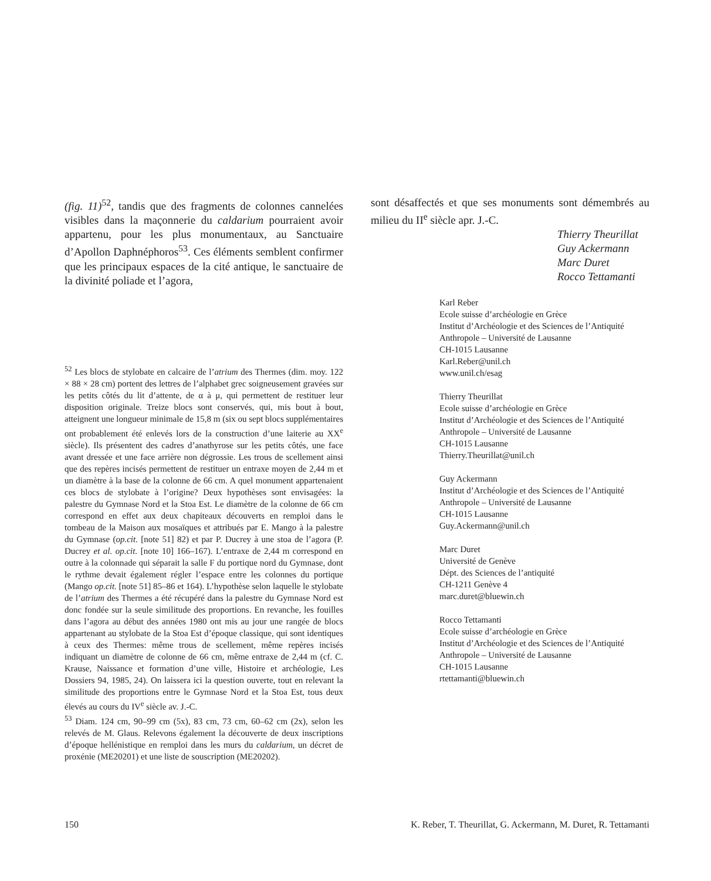(fig. 11)<sup>52</sup>, tandis que des fragments de colonnes cannelées visibles dans la maçonnerie du caldarium pourraient avoir appartenu, pour les plus monumentaux, au Sanctuaire d’Apollon Daphnéphoros<sup>53</sup>. Ces éléments semblent confirmer que les principaux espaces de la cité antique, le sanctuaire de la divinité poliade et l’agora,
sont désaffectés et que ses monuments sont démembrés au milieu du II<sup>e</sup> siècle apr. J.-C.
Thierry Theurillat
Guy Ackermann
Marc Duret
Rocco Tettamanti
Karl Reber
Ecole suisse d’archéologie en Grèce
Institut d’Archéologie et des Sciences de l’Antiquité
Anthropole – Université de Lausanne
CH-1015 Lausanne
Karl.Reber@unil.ch
www.unil.ch/esag
Thierry Theurillat
Ecole suisse d’archéologie en Grèce
Institut d’Archéologie et des Sciences de l’Antiquité
Anthropole – Université de Lausanne
CH-1015 Lausanne
Thierry.Theurillat@unil.ch
Guy Ackermann
Institut d’Archéologie et des Sciences de l’Antiquité
Anthropole – Université de Lausanne
CH-1015 Lausanne
Guy.Ackermann@unil.ch
Marc Duret
Université de Genève
Dépt. des Sciences de l’antiquité
CH-1211 Genève 4
marc.duret@bluewin.ch
Rocco Tettamanti
Ecole suisse d’archéologie en Grèce
Institut d’Archéologie et des Sciences de l’Antiquité
Anthropole – Université de Lausanne
CH-1015 Lausanne
rtettamanti@bluewin.ch
<sup>52</sup> Les blocs de stylobate en calcaire de l’atrium des Thermes (dim. moy. 122 × 88 × 28 cm) portent des lettres de l’alphabet grec soigneusement gravées sur les petits côtés du lit d’attente, de α à μ, qui permettent de restituer leur disposition originale. Treize blocs sont conservés, qui, mis bout à bout, atteignent une longueur minimale de 15,8 m (six ou sept blocs supplémentaires ont probablement été enlevés lors de la construction d’une laiterie au XX<sup>e</sup> siècle). Ils présentent des cadres d’anathyrose sur les petits côtés, une face avant dressée et une face arrière non dégrossie. Les trous de scellement ainsi que des repères incisés permettent de restituer un entraxe moyen de 2,44 m et un diamètre à la base de la colonne de 66 cm. A quel monument appartenaient ces blocs de stylobate à l’origine? Deux hypothèses sont envisagées: la palestre du Gymnase Nord et la Stoa Est. Le diamètre de la colonne de 66 cm correspond en effet aux deux chapiteaux découverts en remploi dans le tombeau de la Maison aux mosaïques et attribués par E. Mango à la palestre du Gymnase (op.cit. [note 51] 82) et par P. Ducrey à une stoa de l’agora (P. Ducrey et al. op.cit. [note 10] 166–167). L’entraxe de 2,44 m correspond en outre à la colonnade qui séparait la salle F du portique nord du Gymnase, dont le rythme devait également régler l’espace entre les colonnes du portique (Mango op.cit. [note 51] 85–86 et 164). L’hypothèse selon laquelle le stylobate de l’atrium des Thermes a été récupéré dans la palestre du Gymnase Nord est donc fondée sur la seule similitude des proportions. En revanche, les fouilles dans l’agora au début des années 1980 ont mis au jour une rangée de blocs appartenant au stylobate de la Stoa Est d’époque classique, qui sont identiques à ceux des Thermes: même trous de scellement, même repères incisés indiquant un diamètre de colonne de 66 cm, même entraxe de 2,44 m (cf. C. Krause, Naissance et formation d’une ville, Histoire et archéologie, Les Dossiers 94, 1985, 24). On laissera ici la question ouverte, tout en relevant la similitude des proportions entre le Gymnase Nord et la Stoa Est, tous deux élevés au cours du IV<sup>e</sup> siècle av. J.-C.
<sup>53</sup> Diam. 124 cm, 90–99 cm (5x), 83 cm, 73 cm, 60–62 cm (2x), selon les relevés de M. Glaus. Relevons également la découverte de deux inscriptions d’époque hellénistique en remploi dans les murs du caldarium, un décret de proxénie (ME20201) et une liste de souscription (ME20202).
150 K. Reber, T. Theurillat, G. Ackermann, M. Duret, R. Tettamanti